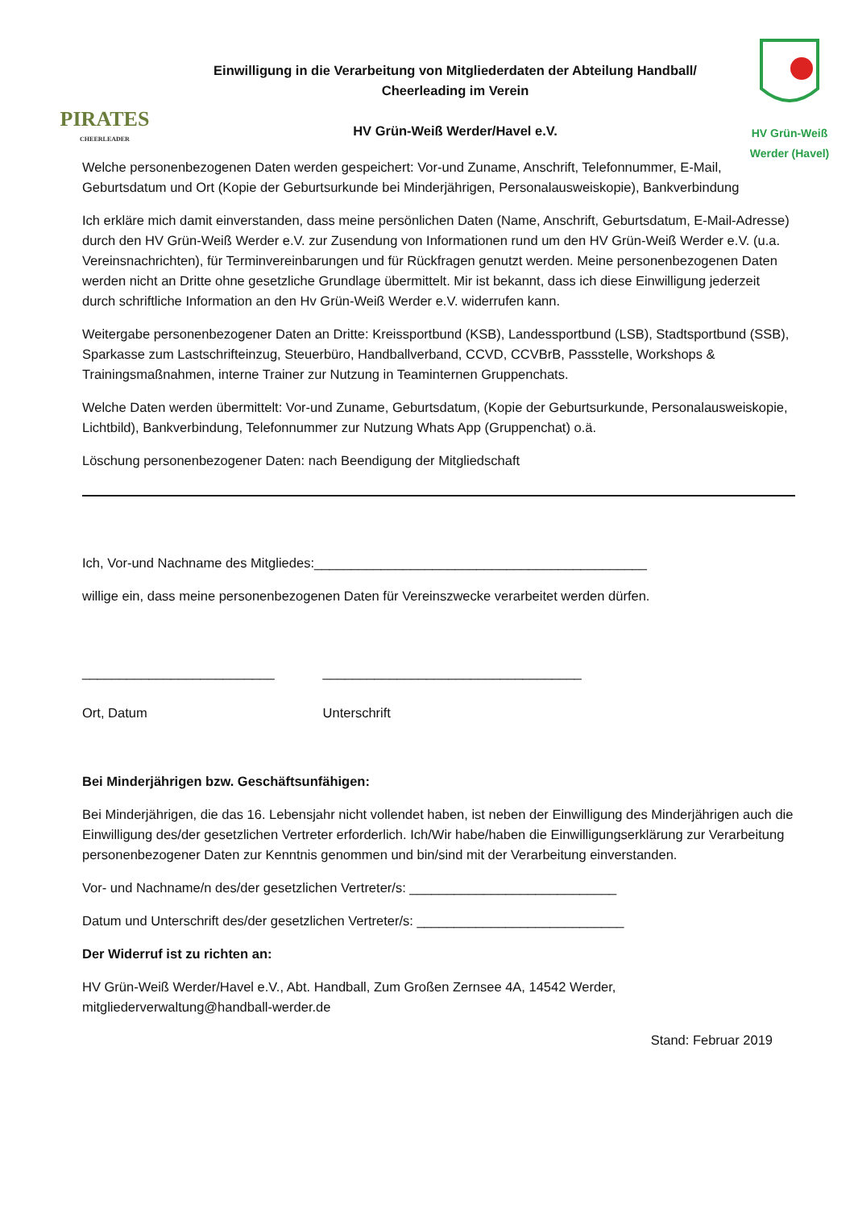PIRATES
CHEERLEADER
Einwilligung in die Verarbeitung von Mitgliederdaten der Abteilung Handball/
Cheerleading im Verein
HV Grün-Weiß Werder/Havel e.V.
HV Grün-Weiß Werder (Havel)
Welche personenbezogenen Daten werden gespeichert: Vor-und Zuname, Anschrift, Telefonnummer, E-Mail, Geburtsdatum und Ort (Kopie der Geburtsurkunde bei Minderjährigen, Personalausweiskopie), Bankverbindung
Ich erkläre mich damit einverstanden, dass meine persönlichen Daten (Name, Anschrift, Geburtsdatum, E-Mail-Adresse) durch den HV Grün-Weiß Werder e.V. zur Zusendung von Informationen rund um den HV Grün-Weiß Werder e.V. (u.a. Vereinsnachrichten), für Terminvereinbarungen und für Rückfragen genutzt werden. Meine personenbezogenen Daten werden nicht an Dritte ohne gesetzliche Grundlage übermittelt. Mir ist bekannt, dass ich diese Einwilligung jederzeit durch schriftliche Information an den Hv Grün-Weiß Werder e.V. widerrufen kann.
Weitergabe personenbezogener Daten an Dritte: Kreissportbund (KSB), Landessportbund (LSB), Stadtsportbund (SSB), Sparkasse zum Lastschrifteinzug, Steuerbüro, Handballverband, CCVD, CCVBrB, Passstelle, Workshops & Trainingsmaßnahmen, interne Trainer zur Nutzung in Teaminternen Gruppenchats.
Welche Daten werden übermittelt: Vor-und Zuname, Geburtsdatum, (Kopie der Geburtsurkunde, Personalausweiskopie, Lichtbild), Bankverbindung, Telefonnummer zur Nutzung Whats App (Gruppenchat) o.ä.
Löschung personenbezogener Daten: nach Beendigung der Mitgliedschaft
Ich, Vor-und Nachname des Mitgliedes:_____________________________________________
willige ein, dass meine personenbezogenen Daten für Vereinszwecke verarbeitet werden dürfen.
__________________________
Ort, Datum
___________________________________
Unterschrift
Bei Minderjährigen bzw. Geschäftsunfähigen:
Bei Minderjährigen, die das 16. Lebensjahr nicht vollendet haben, ist neben der Einwilligung des Minderjährigen auch die Einwilligung des/der gesetzlichen Vertreter erforderlich. Ich/Wir habe/haben die Einwilligungserklärung zur Verarbeitung personenbezogener Daten zur Kenntnis genommen und bin/sind mit der Verarbeitung einverstanden.
Vor- und Nachname/n des/der gesetzlichen Vertreter/s: ____________________________
Datum und Unterschrift des/der gesetzlichen Vertreter/s: ____________________________
Der Widerruf ist zu richten an:
HV Grün-Weiß Werder/Havel e.V., Abt. Handball, Zum Großen Zernsee 4A, 14542 Werder, mitgliederverwaltung@handball-werder.de
Stand: Februar 2019